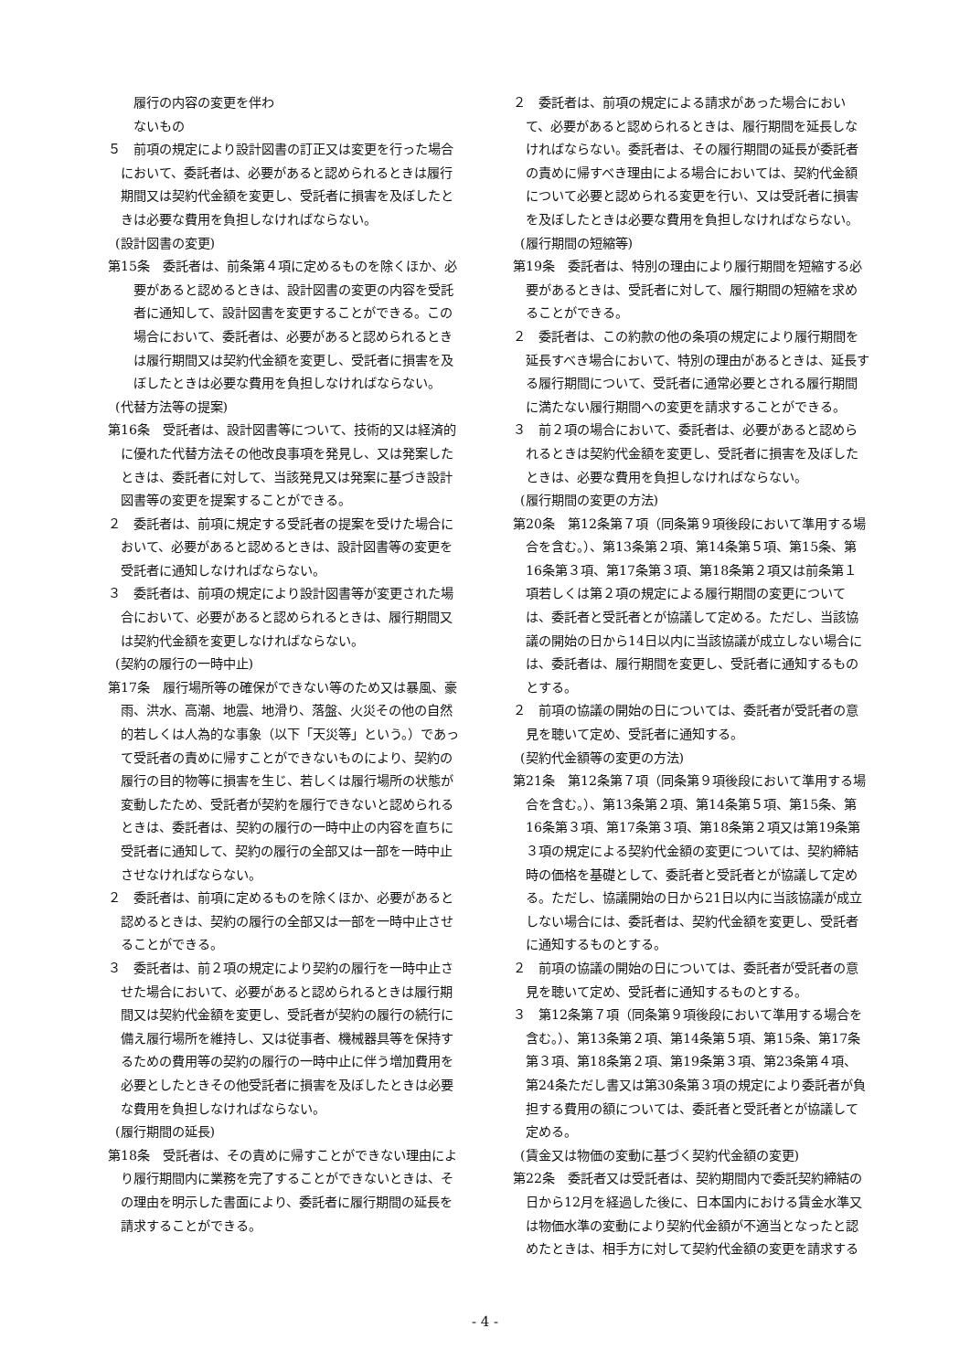履行の内容の変更を伴わ
ないもの
５　前項の規定により設計図書の訂正又は変更を行った場合において、委託者は、必要があると認められるときは履行期間又は契約代金額を変更し、受託者に損害を及ぼしたときは必要な費用を負担しなければならない。
(設計図書の変更)
第15条　委託者は、前条第４項に定めるものを除くほか、必要があると認めるときは、設計図書の変更の内容を受託者に通知して、設計図書を変更することができる。この場合において、委託者は、必要があると認められるときは履行期間又は契約代金額を変更し、受託者に損害を及ぼしたときは必要な費用を負担しなければならない。
(代替方法等の提案)
第16条　受託者は、設計図書等について、技術的又は経済的に優れた代替方法その他改良事項を発見し、又は発案したときは、委託者に対して、当該発見又は発案に基づき設計図書等の変更を提案することができる。
２　委託者は、前項に規定する受託者の提案を受けた場合において、必要があると認めるときは、設計図書等の変更を受託者に通知しなければならない。
３　委託者は、前項の規定により設計図書等が変更された場合において、必要があると認められるときは、履行期間又は契約代金額を変更しなければならない。
(契約の履行の一時中止)
第17条　履行場所等の確保ができない等のため又は暴風、豪雨、洪水、高潮、地震、地滑り、落盤、火災その他の自然的若しくは人為的な事象（以下「天災等」という。）であって受託者の責めに帰すことができないものにより、契約の履行の目的物等に損害を生じ、若しくは履行場所の状態が変動したため、受託者が契約を履行できないと認められるときは、委託者は、契約の履行の一時中止の内容を直ちに受託者に通知して、契約の履行の全部又は一部を一時中止させなければならない。
２　委託者は、前項に定めるものを除くほか、必要があると認めるときは、契約の履行の全部又は一部を一時中止させることができる。
３　委託者は、前２項の規定により契約の履行を一時中止させた場合において、必要があると認められるときは履行期間又は契約代金額を変更し、受託者が契約の履行の続行に備え履行場所を維持し、又は従事者、機械器具等を保持するための費用等の契約の履行の一時中止に伴う増加費用を必要としたときその他受託者に損害を及ぼしたときは必要な費用を負担しなければならない。
(履行期間の延長)
第18条　受託者は、その責めに帰すことができない理由により履行期間内に業務を完了することができないときは、その理由を明示した書面により、委託者に履行期間の延長を請求することができる。
２　委託者は、前項の規定による請求があった場合において、必要があると認められるときは、履行期間を延長しなければならない。委託者は、その履行期間の延長が委託者の責めに帰すべき理由による場合においては、契約代金額について必要と認められる変更を行い、又は受託者に損害を及ぼしたときは必要な費用を負担しなければならない。
(履行期間の短縮等)
第19条　委託者は、特別の理由により履行期間を短縮する必要があるときは、受託者に対して、履行期間の短縮を求めることができる。
２　委託者は、この約款の他の条項の規定により履行期間を延長すべき場合において、特別の理由があるときは、延長する履行期間について、受託者に通常必要とされる履行期間に満たない履行期間への変更を請求することができる。
３　前２項の場合において、委託者は、必要があると認められるときは契約代金額を変更し、受託者に損害を及ぼしたときは、必要な費用を負担しなければならない。
(履行期間の変更の方法)
第20条　第12条第７項（同条第９項後段において準用する場合を含む。）、第13条第２項、第14条第５項、第15条、第16条第３項、第17条第３項、第18条第２項又は前条第１項若しくは第２項の規定による履行期間の変更については、委託者と受託者とが協議して定める。ただし、当該協議の開始の日から14日以内に当該協議が成立しない場合には、委託者は、履行期間を変更し、受託者に通知するものとする。
２　前項の協議の開始の日については、委託者が受託者の意見を聴いて定め、受託者に通知する。
(契約代金額等の変更の方法)
第21条　第12条第７項（同条第９項後段において準用する場合を含む。）、第13条第２項、第14条第５項、第15条、第16条第３項、第17条第３項、第18条第２項又は第19条第３項の規定による契約代金額の変更については、契約締結時の価格を基礎として、委託者と受託者とが協議して定める。ただし、協議開始の日から21日以内に当該協議が成立しない場合には、委託者は、契約代金額を変更し、受託者に通知するものとする。
２　前項の協議の開始の日については、委託者が受託者の意見を聴いて定め、受託者に通知するものとする。
３　第12条第７項（同条第９項後段において準用する場合を含む。）、第13条第２項、第14条第５項、第15条、第17条第３項、第18条第２項、第19条第３項、第23条第４項、第24条ただし書又は第30条第３項の規定により委託者が負担する費用の額については、委託者と受託者とが協議して定める。
(賃金又は物価の変動に基づく契約代金額の変更)
第22条　委託者又は受託者は、契約期間内で委託契約締結の日から12月を経過した後に、日本国内における賃金水準又は物価水準の変動により契約代金額が不適当となったと認めたときは、相手方に対して契約代金額の変更を請求する
- 4 -